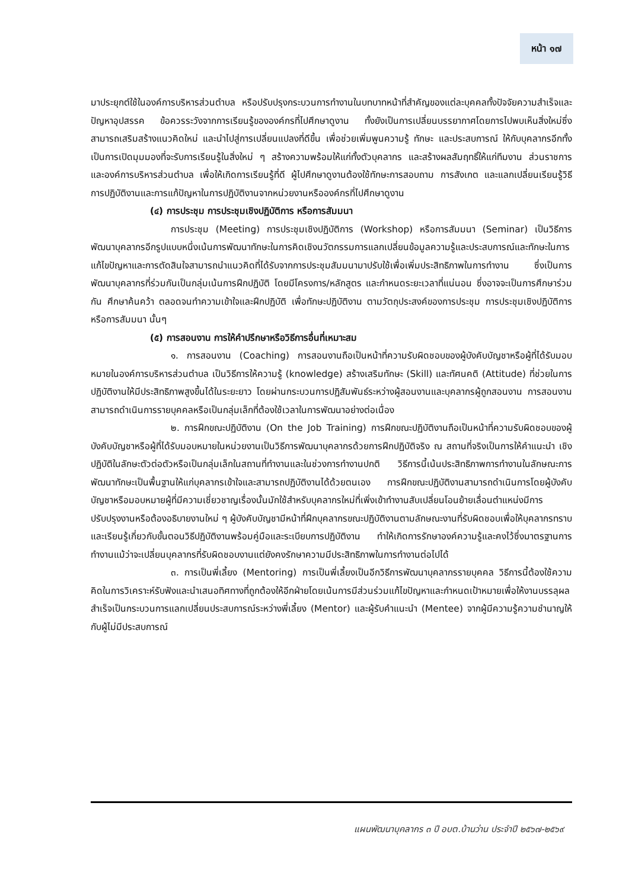หน้า ๑๗
มาประยุกต์ใช้ในองค์การบริหารส่วนตำบล หรือปรับปรุงกระบวนการทำงานในบทบาทหน้าที่สำคัญของแต่ละบุคคลทั้งปัจจัยความสำเร็จและปัญหาอุปสรรค ข้อควรระวังจากการเรียนรู้ขององค์กรที่ไปศึกษาดูงาน ทั้งยังเป็นการเปลี่ยนบรรยากาศโดยการไปพบเห็นสิ่งใหม่ซึ่งสามารถเสริมสร้างแนวคิดใหม่ และนำไปสู่การเปลี่ยนแปลงที่ดีขึ้น เพื่อช่วยเพิ่มพูนความรู้ ทักษะ และประสบการณ์ ให้กับบุคลากรอีกทั้งเป็นการเปิดมุมมองที่จะรับการเรียนรู้ในสิ่งใหม่ ๆ สร้างความพร้อมให้แก่ทั้งตัวบุคลากร และสร้างผลสัมฤทธิ์ให้แก่ทีมงาน ส่วนราชการ และองค์การบริหารส่วนตำบล เพื่อให้เกิดการเรียนรู้ที่ดี ผู้ไปศึกษาดูงานต้องใช้ทักษะการสอบถาม การสังเกต และแลกเปลี่ยนเรียนรู้วิธีการปฏิบัติงานและการแก้ปัญหาในการปฏิบัติงานจากหน่วยงานหรือองค์กรที่ไปศึกษาดูงาน
(๔) การประชุม การประชุมเชิงปฏิบัติการ หรือการสัมมนา
การประชุม (Meeting) การประชุมเชิงปฏิบัติการ (Workshop) หรือการสัมมนา (Seminar) เป็นวิธีการพัฒนาบุคลากรอีกรูปแบบหนึ่งเน้นการพัฒนาทักษะในการคิดเชิงนวัตกรรมการแลกเปลี่ยนข้อมูลความรู้และประสบการณ์และทักษะในการแก้ไขปัญหาและการตัดสินใจสามารถนำแนวคิดที่ได้รับจากการประชุมสัมมนามาปรับใช้เพื่อเพิ่มประสิทธิภาพในการทำงาน ซึ่งเป็นการพัฒนาบุคลากรที่ร่วมกันเป็นกลุ่มเน้นการฝึกปฏิบัติ โดยมีโครงการ/หลักสูตร และกำหนดระยะเวลาที่แน่นอน ซึ่งอาจจะเป็นการศึกษาร่วมกัน ศึกษาค้นคว้า ตลอดจนทำความเข้าใจและฝึกปฏิบัติ เพื่อทักษะปฏิบัติงาน ตามวัตถุประสงค์ของการประชุม การประชุมเชิงปฏิบัติการ หรือการสัมมนา นั้นๆ
(๕) การสอนงาน การให้คำปรึกษาหรือวิธีการอื่นที่เหมาะสม
๑. การสอนงาน (Coaching) การสอนงานถือเป็นหน้าที่ความรับผิดชอบของผู้บังคับบัญชาหรือผู้ที่ได้รับมอบหมายในองค์การบริหารส่วนตำบล เป็นวิธีการให้ความรู้ (knowledge) สร้างเสริมทักษะ (Skill) และทัศนคติ (Attitude) ที่ช่วยในการปฏิบัติงานให้มีประสิทธิภาพสูงขึ้นได้ในระยะยาว โดยผ่านกระบวนการปฏิสัมพันธ์ระหว่างผู้สอนงานและบุคลากรผู้ถูกสอนงาน การสอนงานสามารถดำเนินการรายบุคคลหรือเป็นกลุ่มเล็กที่ต้องใช้เวลาในการพัฒนาอย่างต่อเนื่อง
๒. การฝึกขณะปฏิบัติงาน (On the Job Training) การฝึกขณะปฏิบัติงานถือเป็นหน้าที่ความรับผิดชอบของผู้บังคับบัญชาหรือผู้ที่ได้รับมอบหมายในหน่วยงานเป็นวิธีการพัฒนาบุคลากรด้วยการฝึกปฏิบัติจริง ณ สถานที่จริงเป็นการให้คำแนะนำ เชิงปฏิบัติในลักษะตัวต่อตัวหรือเป็นกลุ่มเล็กในสถานที่ทำงานและในช่วงการทำงานปกติ วิธีการนี้เน้นประสิทธิภาพการทำงานในลักษณะการพัฒนาทักษะเป็นพื้นฐานให้แก่บุคลากรเข้าใจและสามารถปฏิบัติงานได้ด้วยตนเอง การฝึกขณะปฏิบัติงานสามารถดำเนินการโดยผู้บังคับบัญชาหรือมอบหมายผู้ที่มีความเชี่ยวชาญเรื่องนั้นมักใช้สำหรับบุคลากรใหม่ที่เพิ่งเข้าทำงานสับเปลี่ยนโอนย้ายเลื่อนตำแหน่งมีการปรับปรุงงานหรือต้องอธิบายงานใหม่ ๆ ผู้บังคับบัญชามีหน้าที่ฝึกบุคลากรขณะปฏิบัติงานตามลักษณะงานที่รับผิดชอบเพื่อให้บุคลากรทราบและเรียนรู้เกี่ยวกับขั้นตอนวิธีปฏิบัติงานพร้อมคู่มือและระเบียบการปฏิบัติงาน ทำให้เกิดการรักษาองค์ความรู้และคงไว้ซึ่งมาตรฐานการทำงานแม้ว่าจะเปลี่ยนบุคลากรที่รับผิดชอบงานแต่ยังคงรักษาความมีประสิทธิภาพในการทำงานต่อไปได้
๓. การเป็นพี่เลี้ยง (Mentoring) การเป็นพี่เลี้ยงเป็นอีกวิธีการพัฒนาบุคลากรรายบุคคล วิธีการนี้ต้องใช้ความคิดในการวิเคราะห์รับฟังและนำเสนอทิศทางที่ถูกต้องให้อีกฝ่ายโดยเน้นการมีส่วนร่วมแก้ไขปัญหาและกำหนดเป้าหมายเพื่อให้งานบรรลุผลสำเร็จเป็นกระบวนการแลกเปลี่ยนประสบการณ์ระหว่างพี่เลี้ยง (Mentor) และผู้รับคำแนะนำ (Mentee) จากผู้มีความรู้ความชำนาญให้กับผู้ไม่มีประสบการณ์
แผนพัฒนาบุคลากร ๓ ปี อบต.บ้านว่าน ประจำปี ๒๕๖๗-๒๕๖๙